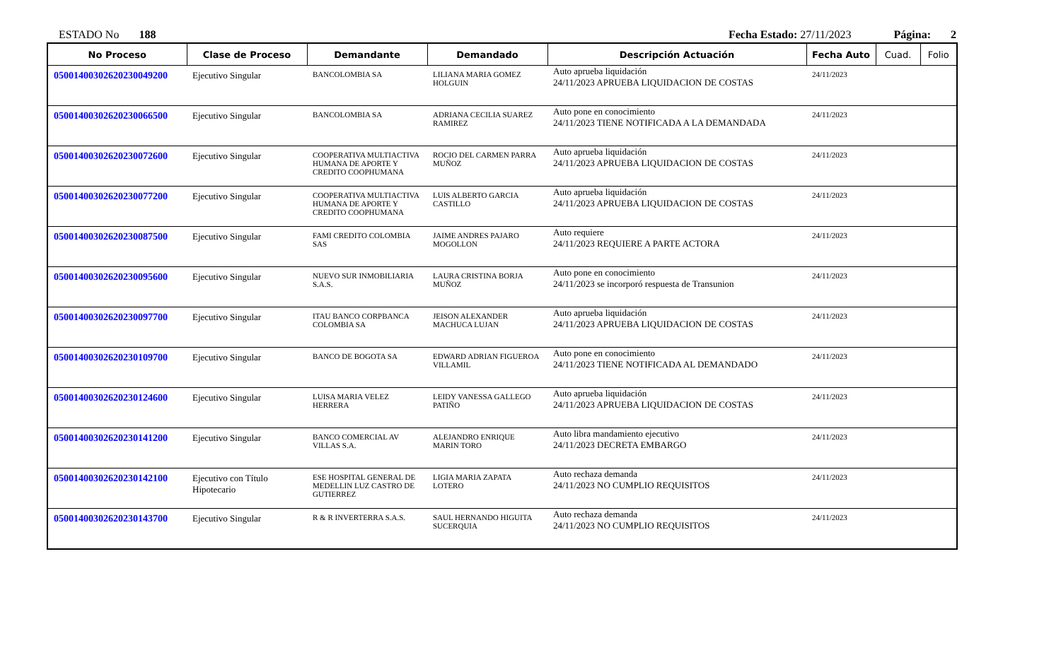ESTADO No 188 Fecha Estado: 27/11/2023 Página: 2
| No Proceso | Clase de Proceso | Demandante | Demandado | Descripción Actuación | Fecha Auto | Cuad. | Folio |
| --- | --- | --- | --- | --- | --- | --- | --- |
| 05001400302620230049200 | Ejecutivo Singular | BANCOLOMBIA SA | LILIANA MARIA GOMEZ HOLGUIN | Auto aprueba liquidación 24/11/2023 APRUEBA LIQUIDACION DE COSTAS | 24/11/2023 | | |
| 05001400302620230066500 | Ejecutivo Singular | BANCOLOMBIA SA | ADRIANA CECILIA SUAREZ RAMIREZ | Auto pone en conocimiento 24/11/2023 TIENE NOTIFICADA A LA DEMANDADA | 24/11/2023 | | |
| 05001400302620230072600 | Ejecutivo Singular | COOPERATIVA MULTIACTIVA HUMANA DE APORTE Y CREDITO COOPHUMANA | ROCIO DEL CARMEN PARRA MUÑOZ | Auto aprueba liquidación 24/11/2023 APRUEBA LIQUIDACION DE COSTAS | 24/11/2023 | | |
| 05001400302620230077200 | Ejecutivo Singular | COOPERATIVA MULTIACTIVA HUMANA DE APORTE Y CREDITO COOPHUMANA | LUIS ALBERTO GARCIA CASTILLO | Auto aprueba liquidación 24/11/2023 APRUEBA LIQUIDACION DE COSTAS | 24/11/2023 | | |
| 05001400302620230087500 | Ejecutivo Singular | FAMI CREDITO COLOMBIA SAS | JAIME ANDRES PAJARO MOGOLLON | Auto requiere 24/11/2023 REQUIERE A PARTE ACTORA | 24/11/2023 | | |
| 05001400302620230095600 | Ejecutivo Singular | NUEVO SUR INMOBILIARIA S.A.S. | LAURA CRISTINA BORJA MUÑOZ | Auto pone en conocimiento 24/11/2023 se incorporó respuesta de Transunion | 24/11/2023 | | |
| 05001400302620230097700 | Ejecutivo Singular | ITAU BANCO CORPBANCA COLOMBIA SA | JEISON ALEXANDER MACHUCA LUJAN | Auto aprueba liquidación 24/11/2023 APRUEBA LIQUIDACION DE COSTAS | 24/11/2023 | | |
| 05001400302620230109700 | Ejecutivo Singular | BANCO DE BOGOTA SA | EDWARD ADRIAN FIGUEROA VILLAMIL | Auto pone en conocimiento 24/11/2023 TIENE NOTIFICADA AL DEMANDADO | 24/11/2023 | | |
| 05001400302620230124600 | Ejecutivo Singular | LUISA MARIA VELEZ HERRERA | LEIDY VANESSA GALLEGO PATIÑO | Auto aprueba liquidación 24/11/2023 APRUEBA LIQUIDACION DE COSTAS | 24/11/2023 | | |
| 05001400302620230141200 | Ejecutivo Singular | BANCO COMERCIAL AV VILLAS S.A. | ALEJANDRO ENRIQUE MARIN TORO | Auto libra mandamiento ejecutivo 24/11/2023 DECRETA EMBARGO | 24/11/2023 | | |
| 05001400302620230142100 | Ejecutivo con Título Hipotecario | ESE HOSPITAL GENERAL DE MEDELLIN LUZ CASTRO DE GUTIERREZ | LIGIA MARIA ZAPATA LOTERO | Auto rechaza demanda 24/11/2023 NO CUMPLIO REQUISITOS | 24/11/2023 | | |
| 05001400302620230143700 | Ejecutivo Singular | R & R INVERTERRA S.A.S. | SAUL HERNANDO HIGUITA SUCERQUIA | Auto rechaza demanda 24/11/2023 NO CUMPLIO REQUISITOS | 24/11/2023 | | |